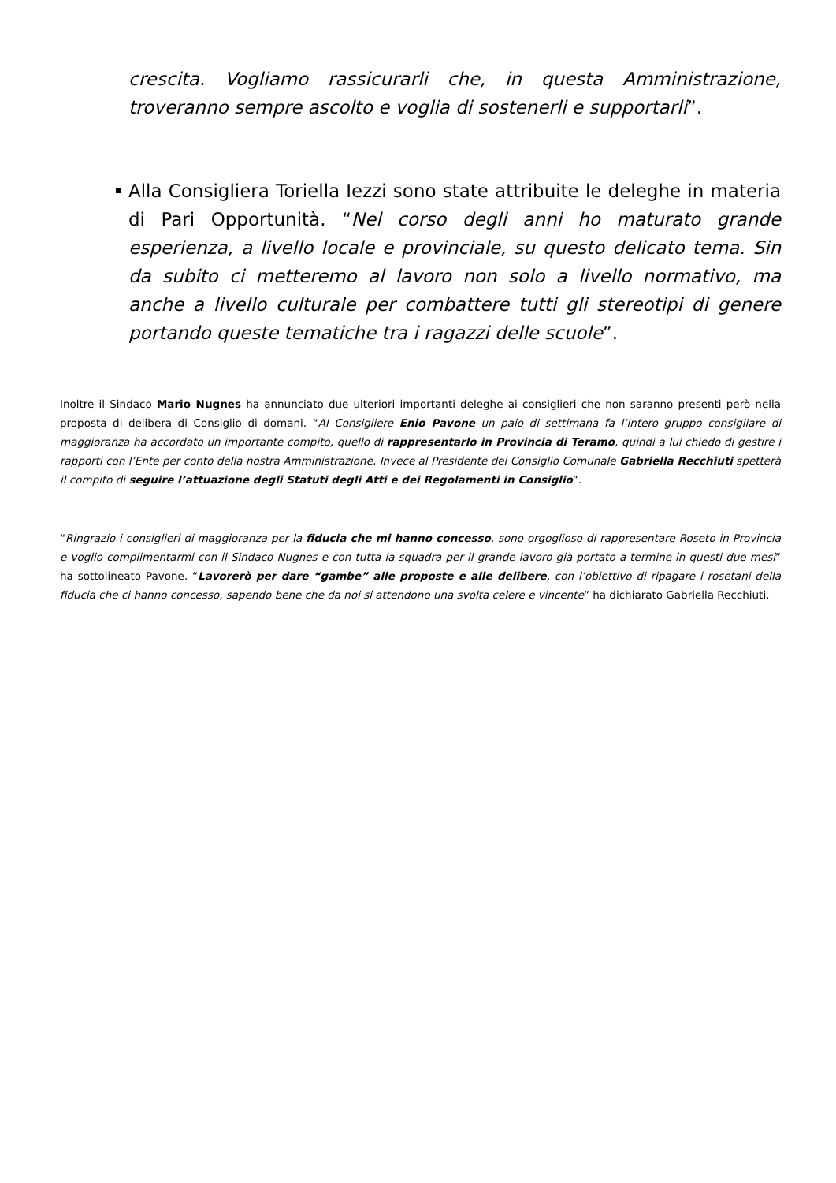crescita. Vogliamo rassicurarli che, in questa Amministrazione, troveranno sempre ascolto e voglia di sostenerli e supportarli”.
Alla Consigliera Toriella Iezzi sono state attribuite le deleghe in materia di Pari Opportunità. “Nel corso degli anni ho maturato grande esperienza, a livello locale e provinciale, su questo delicato tema. Sin da subito ci metteremo al lavoro non solo a livello normativo, ma anche a livello culturale per combattere tutti gli stereotipi di genere portando queste tematiche tra i ragazzi delle scuole”.
Inoltre il Sindaco Mario Nugnes ha annunciato due ulteriori importanti deleghe ai consiglieri che non saranno presenti però nella proposta di delibera di Consiglio di domani. “Al Consigliere Enio Pavone un paio di settimana fa l’intero gruppo consigliare di maggioranza ha accordato un importante compito, quello di rappresentarlo in Provincia di Teramo, quindi a lui chiedo di gestire i rapporti con l’Ente per conto della nostra Amministrazione. Invece al Presidente del Consiglio Comunale Gabriella Recchiuti spetterà il compito di seguire l’attuazione degli Statuti degli Atti e dei Regolamenti in Consiglio”.
“Ringrazio i consiglieri di maggioranza per la fiducia che mi hanno concesso, sono orgoglioso di rappresentare Roseto in Provincia e voglio complimentarmi con il Sindaco Nugnes e con tutta la squadra per il grande lavoro già portato a termine in questi due mesi” ha sottolineato Pavone. “Lavorerò per dare “gambe” alle proposte e alle delibere, con l’obiettivo di ripagare i rosetani della fiducia che ci hanno concesso, sapendo bene che da noi si attendono una svolta celere e vincente” ha dichiarato Gabriella Recchiuti.